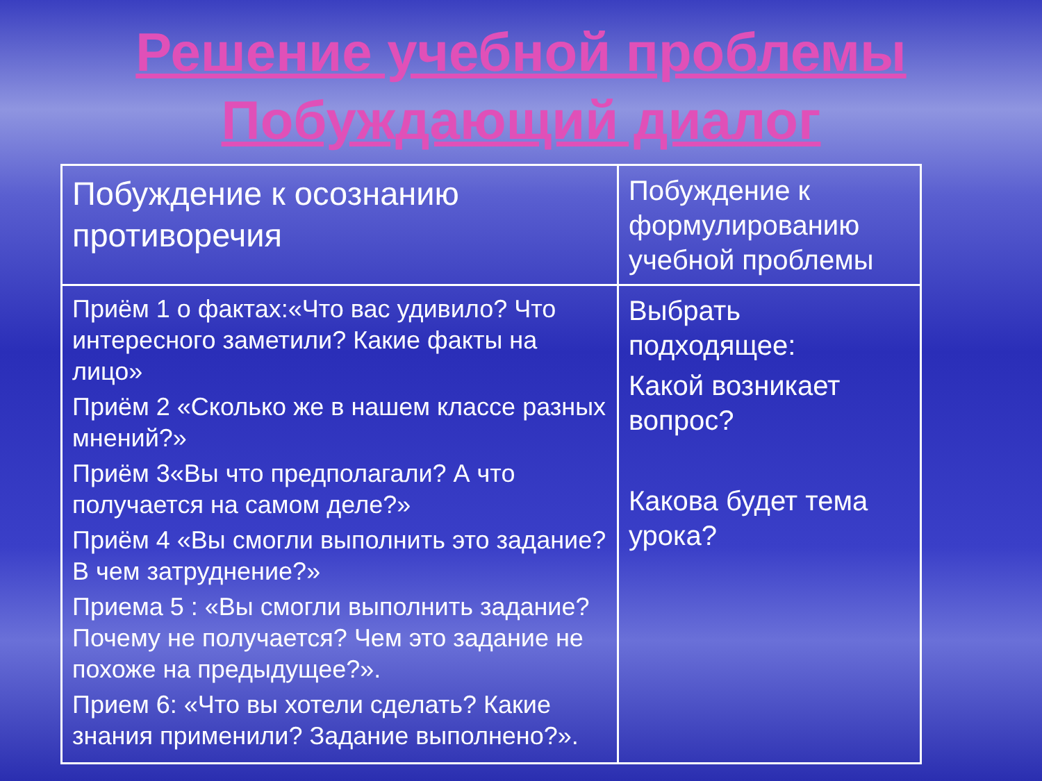Решение учебной проблемы
Побуждающий диалог
| Побуждение к осознанию противоречия | Побуждение к формулированию учебной проблемы |
| Приём 1 о фактах:«Что вас удивило? Что интересного заметили? Какие факты на лицо» Приём 2 «Сколько же в нашем классе разных мнений?» Приём 3«Вы что предполагали? А что получается на самом деле?» Приём 4 «Вы смогли выполнить это задание? В чем затруднение?» Приема 5 : «Вы смогли выполнить задание? Почему не получается? Чем это задание не похоже на предыдущее?». Прием 6: «Что вы хотели сделать? Какие знания применили? Задание выполнено?». | Выбрать подходящее: Какой возникает вопрос? Какова будет тема урока? |